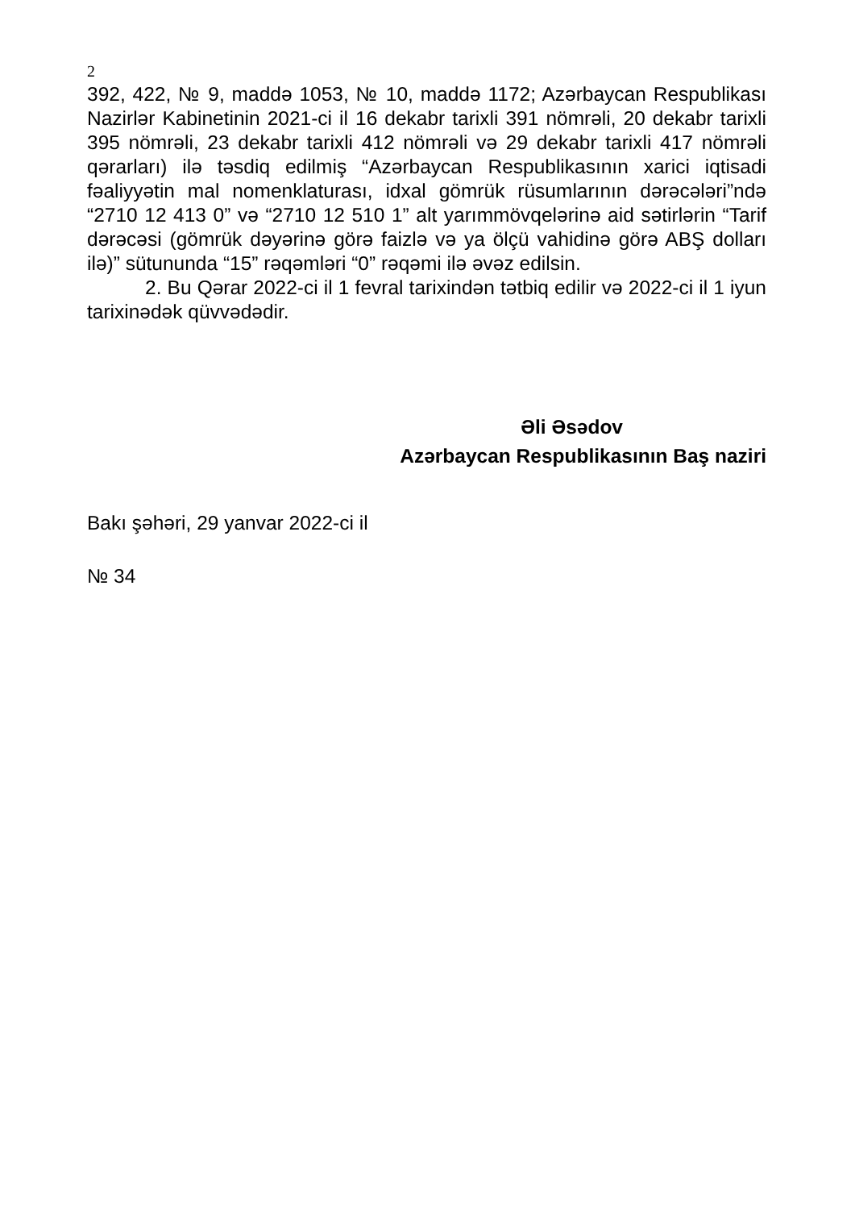2
392, 422, № 9, maddə 1053, № 10, maddə 1172; Azərbaycan Respublikası Nazirlər Kabinetinin 2021-ci il 16 dekabr tarixli 391 nömrəli, 20 dekabr tarixli 395 nömrəli, 23 dekabr tarixli 412 nömrəli və 29 dekabr tarixli 417 nömrəli qərarları) ilə təsdiq edilmiş “Azərbaycan Respublikasının xarici iqtisadi fəaliyyətin mal nomenklaturası, idxal gömrük rüsumlarının dərəcələri”ndə “2710 12 413 0” və “2710 12 510 1” alt yarımmövqelərinə aid sətirlərin “Tarif dərəcəsi (gömrük dəyərinə görə faizlə və ya ölçü vahidinə görə ABŞ dolları ilə)” sütununda “15” rəqəmləri “0” rəqəmi ilə əvəz edilsin.
2. Bu Qərar 2022-ci il 1 fevral tarixindən tətbiq edilir və 2022-ci il 1 iyun tarixinədək qüvvədədir.
Əli Əsədov
Azərbaycan Respublikasının Baş naziri
Bakı şəhəri, 29 yanvar 2022-ci il
№ 34